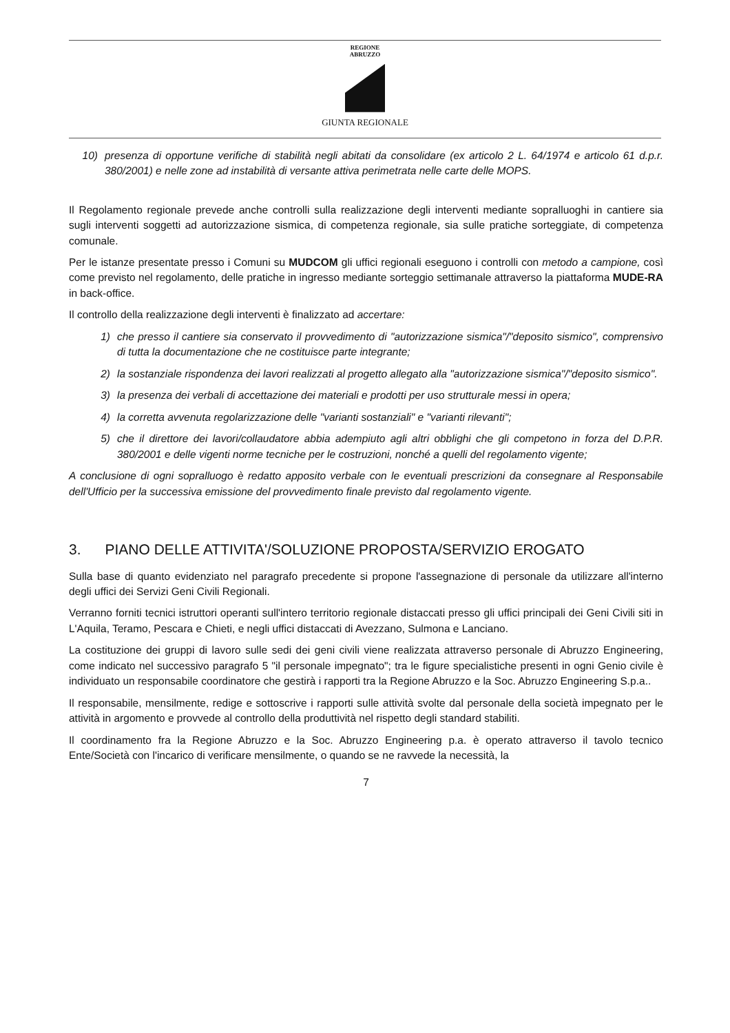REGIONE
ABRUZZO
GIUNTA REGIONALE
10) presenza di opportune verifiche di stabilità negli abitati da consolidare (ex articolo 2 L. 64/1974 e articolo 61 d.p.r. 380/2001) e nelle zone ad instabilità di versante attiva perimetrata nelle carte delle MOPS.
Il Regolamento regionale prevede anche controlli sulla realizzazione degli interventi mediante sopralluoghi in cantiere sia sugli interventi soggetti ad autorizzazione sismica, di competenza regionale, sia sulle pratiche sorteggiate, di competenza comunale.
Per le istanze presentate presso i Comuni su MUDCOM gli uffici regionali eseguono i controlli con metodo a campione, così come previsto nel regolamento, delle pratiche in ingresso mediante sorteggio settimanale attraverso la piattaforma MUDE-RA in back-office.
Il controllo della realizzazione degli interventi è finalizzato ad accertare:
1) che presso il cantiere sia conservato il provvedimento di "autorizzazione sismica"/"deposito sismico", comprensivo di tutta la documentazione che ne costituisce parte integrante;
2) la sostanziale rispondenza dei lavori realizzati al progetto allegato alla "autorizzazione sismica"/"deposito sismico".
3) la presenza dei verbali di accettazione dei materiali e prodotti per uso strutturale messi in opera;
4) la corretta avvenuta regolarizzazione delle "varianti sostanziali" e "varianti rilevanti";
5) che il direttore dei lavori/collaudatore abbia adempiuto agli altri obblighi che gli competono in forza del D.P.R. 380/2001 e delle vigenti norme tecniche per le costruzioni, nonché a quelli del regolamento vigente;
A conclusione di ogni sopralluogo è redatto apposito verbale con le eventuali prescrizioni da consegnare al Responsabile dell'Ufficio per la successiva emissione del provvedimento finale previsto dal regolamento vigente.
3. PIANO DELLE ATTIVITA'/SOLUZIONE PROPOSTA/SERVIZIO EROGATO
Sulla base di quanto evidenziato nel paragrafo precedente si propone l'assegnazione di personale da utilizzare all'interno degli uffici dei Servizi Geni Civili Regionali.
Verranno forniti tecnici istruttori operanti sull'intero territorio regionale distaccati presso gli uffici principali dei Geni Civili siti in L'Aquila, Teramo, Pescara e Chieti, e negli uffici distaccati di Avezzano, Sulmona e Lanciano.
La costituzione dei gruppi di lavoro sulle sedi dei geni civili viene realizzata attraverso personale di Abruzzo Engineering, come indicato nel successivo paragrafo 5 "il personale impegnato"; tra le figure specialistiche presenti in ogni Genio civile è individuato un responsabile coordinatore che gestirà i rapporti tra la Regione Abruzzo e la Soc. Abruzzo Engineering S.p.a..
Il responsabile, mensilmente, redige e sottoscrive i rapporti sulle attività svolte dal personale della società impegnato per le attività in argomento e provvede al controllo della produttività nel rispetto degli standard stabiliti.
Il coordinamento fra la Regione Abruzzo e la Soc. Abruzzo Engineering p.a. è operato attraverso il tavolo tecnico Ente/Società con l'incarico di verificare mensilmente, o quando se ne ravvede la necessità, la
7